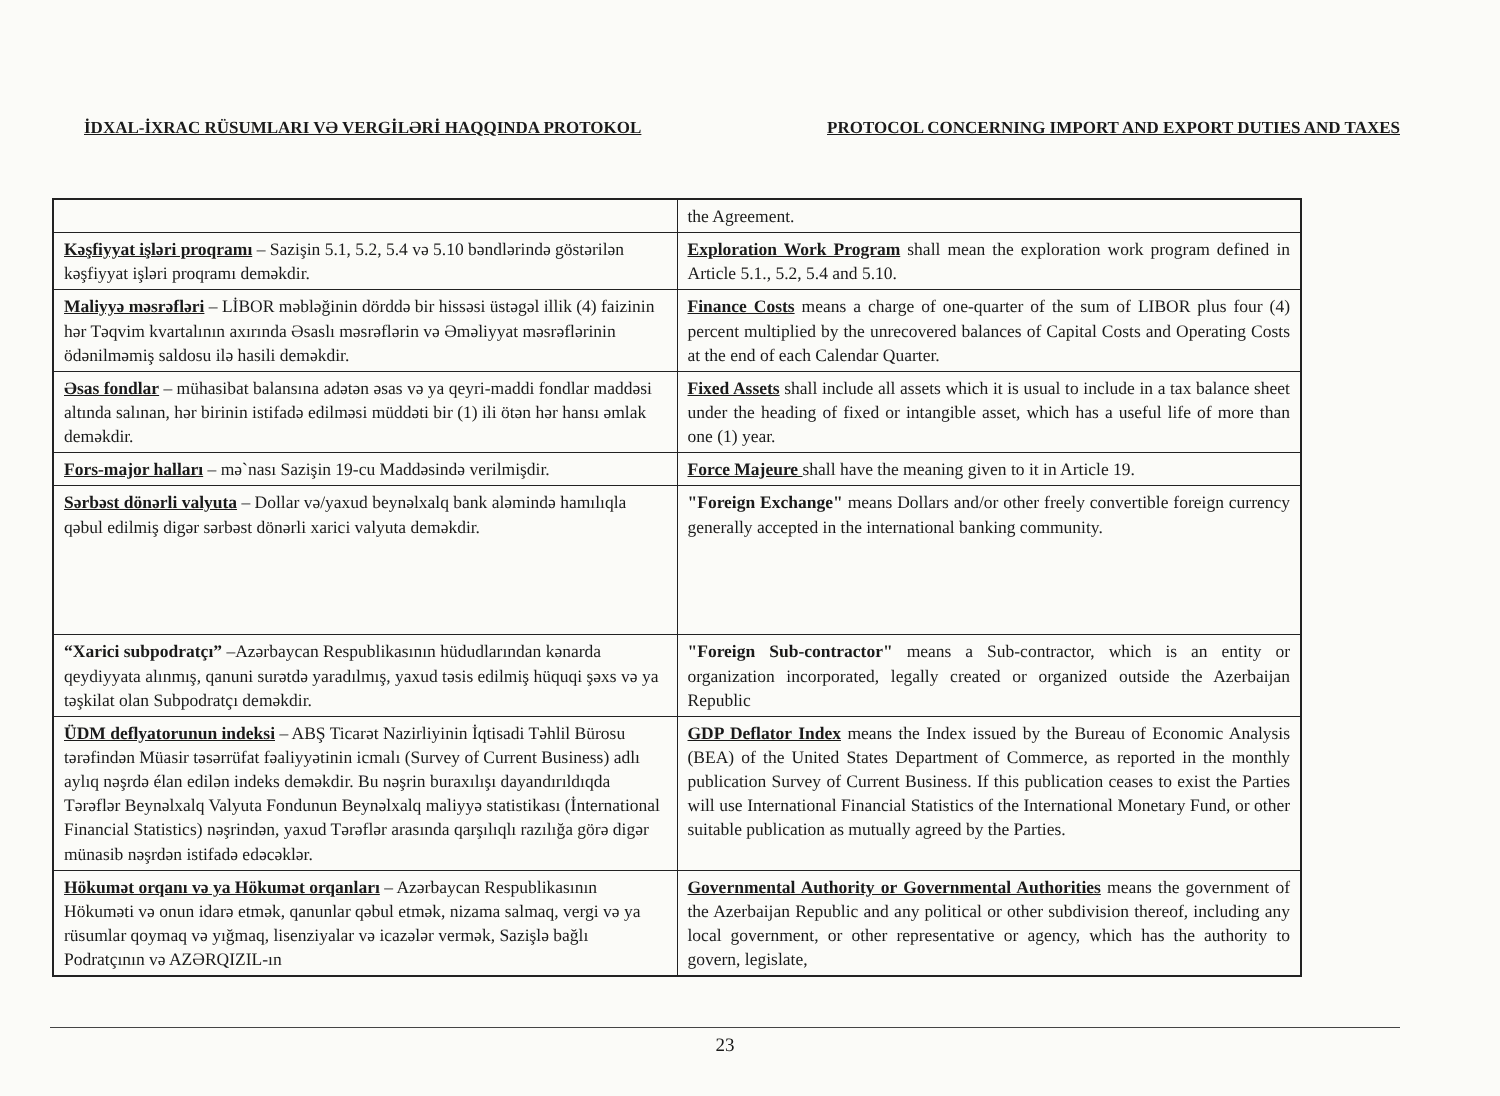İDXAL-İXRAC RÜSUMLARI VƏ VERGİLƏRİ HAQQINDA PROTOKOL PROTOCOL CONCERNING IMPORT AND EXPORT DUTIES AND TAXES
| | the Agreement. |
| Kəşfiyyat işləri proqramı – Sazişin 5.1, 5.2, 5.4 və 5.10 bəndlərində göstərilən kəşfiyyat işləri proqramı deməkdir. | Exploration Work Program shall mean the exploration work program defined in Article 5.1., 5.2, 5.4 and 5.10. |
| Maliyyə məsrəfləri – LİBOR məbləğinin dörddə bir hissəsi üstəgəl illik (4) faizinin hər Təqvim kvartalının axırında Əsaslı məsrəflərin və Əməliyyat məsrəflərinin ödənilməmiş saldosu ilə hasili deməkdir. | Finance Costs means a charge of one-quarter of the sum of LIBOR plus four (4) percent multiplied by the unrecovered balances of Capital Costs and Operating Costs at the end of each Calendar Quarter. |
| Əsas fondlar – mühasibat balansına adətən əsas və ya qeyri-maddi fondlar maddəsi altında salınan, hər birinin istifadə edilməsi müddəti bir (1) ili ötən hər hansı əmlak deməkdir. | Fixed Assets shall include all assets which it is usual to include in a tax balance sheet under the heading of fixed or intangible asset, which has a useful life of more than one (1) year. |
| Fors-major halları – mə`nası Sazişin 19-cu Maddəsində verilmişdir. | Force Majeure shall have the meaning given to it in Article 19. |
| Sərbəst dönərli valyuta – Dollar və/yaxud beynəlxalq bank aləmində hamılıqla qəbul edilmiş digər sərbəst dönərli xarici valyuta deməkdir. | "Foreign Exchange" means Dollars and/or other freely convertible foreign currency generally accepted in the international banking community. |
| “Xarici subpodratçı” –Azərbaycan Respublikasının hüdudlarından kənarda qeydiyyata alınmış, qanuni surətdə yaradılmış, yaxud təsis edilmiş hüquqi şəxs və ya təşkilat olan Subpodratçı deməkdir. | "Foreign Sub-contractor" means a Sub-contractor, which is an entity or organization incorporated, legally created or organized outside the Azerbaijan Republic |
| ÜDM deflyatorunun indeksi – ABŞ Ticarət Nazirliyinin İqtisadi Təhlil Bürosu tərəfindən Müasir təsərrüfat fəaliyyətinin icmalı (Survey of Current Business) adlı aylıq nəşrdə élan edilən indeks deməkdir. Bu nəşrin buraxılışı dayandırıldıqda Tərəflər Beynəlxalq Valyuta Fondunun Beynəlxalq maliyyə statistikası (İnternational Financial Statistics) nəşrindən, yaxud Tərəflər arasında qarşılıqlı razılığa görə digər münasib nəşrdən istifadə edəcəklər. | GDP Deflator Index means the Index issued by the Bureau of Economic Analysis (BEA) of the United States Department of Commerce, as reported in the monthly publication Survey of Current Business. If this publication ceases to exist the Parties will use International Financial Statistics of the International Monetary Fund, or other suitable publication as mutually agreed by the Parties. |
| Hökumət orqanı və ya Hökumət orqanları – Azərbaycan Respublikasının Hökuməti və onun idarə etmək, qanunlar qəbul etmək, nizama salmaq, vergi və ya rüsumlar qoymaq və yığmaq, lisenziyalar və icazələr vermək, Sazişlə bağlı Podratçının və AZƏRQIZIL-ın | Governmental Authority or Governmental Authorities means the government of the Azerbaijan Republic and any political or other subdivision thereof, including any local government, or other representative or agency, which has the authority to govern, legislate, |
23